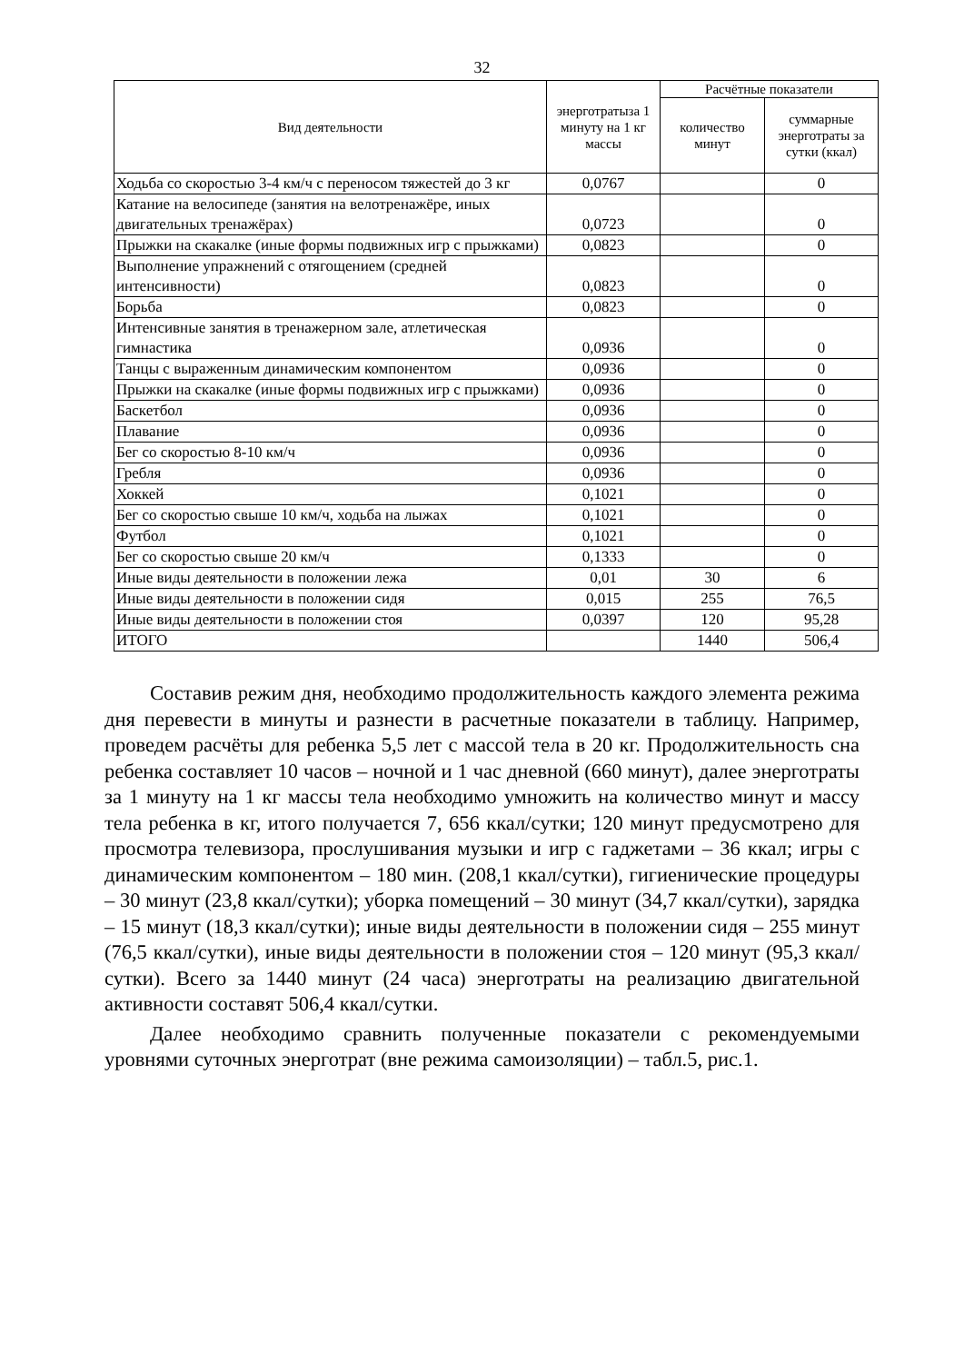32
| Вид деятельности | энерготратыза 1 минуту на 1 кг массы | Расчётные показатели | |
| --- | --- | --- | --- |
| | | количество минут | суммарные энерготраты за сутки (ккал) |
| Ходьба со скоростью 3-4 км/ч с переносом тяжестей до 3 кг | 0,0767 | | 0 |
| Катание на велосипеде (занятия на велотренажёре, иных двигательных тренажёрах) | 0,0723 | | 0 |
| Прыжки на скакалке (иные формы подвижных игр с прыжками) | 0,0823 | | 0 |
| Выполнение упражнений с отягощением (средней интенсивности) | 0,0823 | | 0 |
| Борьба | 0,0823 | | 0 |
| Интенсивные занятия в тренажерном зале, атлетическая гимнастика | 0,0936 | | 0 |
| Танцы с выраженным динамическим компонентом | 0,0936 | | 0 |
| Прыжки на скакалке (иные формы подвижных игр с прыжками) | 0,0936 | | 0 |
| Баскетбол | 0,0936 | | 0 |
| Плавание | 0,0936 | | 0 |
| Бег со скоростью 8-10 км/ч | 0,0936 | | 0 |
| Гребля | 0,0936 | | 0 |
| Хоккей | 0,1021 | | 0 |
| Бег со скоростью свыше 10 км/ч, ходьба на лыжах | 0,1021 | | 0 |
| Футбол | 0,1021 | | 0 |
| Бег со скоростью свыше 20 км/ч | 0,1333 | | 0 |
| Иные виды деятельности в положении лежа | 0,01 | 30 | 6 |
| Иные виды деятельности в положении сидя | 0,015 | 255 | 76,5 |
| Иные виды деятельности в положении стоя | 0,0397 | 120 | 95,28 |
| ИТОГО | | 1440 | 506,4 |
Составив режим дня, необходимо продолжительность каждого элемента режима дня перевести в минуты и разнести в расчетные показатели в таблицу. Например, проведем расчёты для ребенка 5,5 лет с массой тела в 20 кг. Продолжительность сна ребенка составляет 10 часов – ночной и 1 час дневной (660 минут), далее энерготраты за 1 минуту на 1 кг массы тела необходимо умножить на количество минут и массу тела ребенка в кг, итого получается 7, 656 ккал/сутки; 120 минут предусмотрено для просмотра телевизора, прослушивания музыки и игр с гаджетами – 36 ккал; игры с динамическим компонентом – 180 мин. (208,1 ккал/сутки), гигиенические процедуры – 30 минут (23,8 ккал/сутки); уборка помещений – 30 минут (34,7 ккал/сутки), зарядка – 15 минут (18,3 ккал/сутки); иные виды деятельности в положении сидя – 255 минут (76,5 ккал/сутки), иные виды деятельности в положении стоя – 120 минут (95,3 ккал/сутки). Всего за 1440 минут (24 часа) энерготраты на реализацию двигательной активности составят 506,4 ккал/сутки.
Далее необходимо сравнить полученные показатели с рекомендуемыми уровнями суточных энерготрат (вне режима самоизоляции) – табл.5, рис.1.